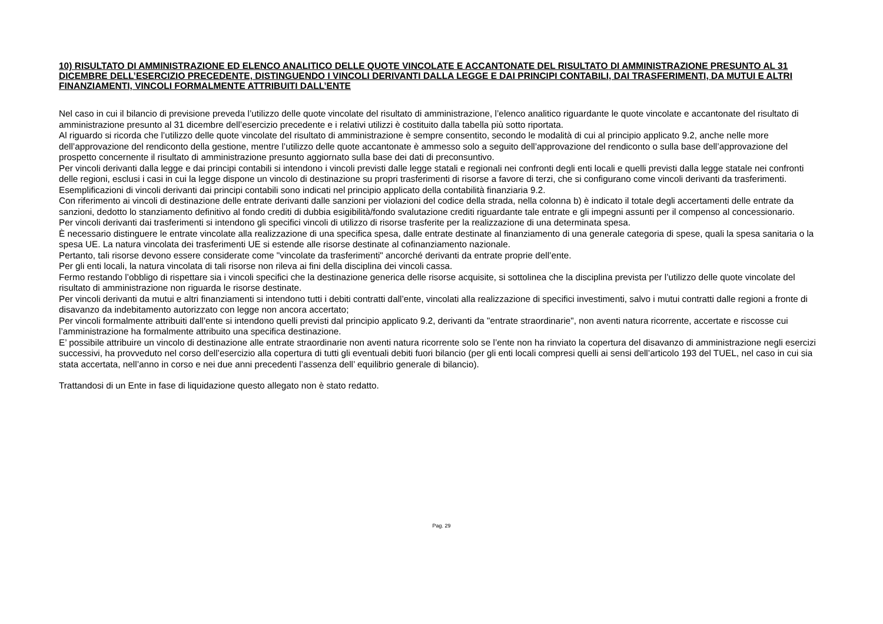10) RISULTATO DI AMMINISTRAZIONE ED ELENCO ANALITICO DELLE QUOTE VINCOLATE E ACCANTONATE DEL RISULTATO DI AMMINISTRAZIONE PRESUNTO AL 31 DICEMBRE DELL’ESERCIZIO PRECEDENTE, DISTINGUENDO I VINCOLI DERIVANTI DALLA LEGGE E DAI PRINCIPI CONTABILI, DAI TRASFERIMENTI, DA MUTUI E ALTRI FINANZIAMENTI, VINCOLI FORMALMENTE ATTRIBUITI DALL’ENTE
Nel caso in cui il bilancio di previsione preveda l’utilizzo delle quote vincolate del risultato di amministrazione, l’elenco analitico riguardante le quote vincolate e accantonate del risultato di amministrazione presunto al 31 dicembre dell’esercizio precedente e i relativi utilizzi è costituito dalla tabella più sotto riportata.
Al riguardo si ricorda che l’utilizzo delle quote vincolate del risultato di amministrazione è sempre consentito, secondo le modalità di cui al principio applicato 9.2, anche nelle more dell’approvazione del rendiconto della gestione, mentre l’utilizzo delle quote accantonate è ammesso solo a seguito dell’approvazione del rendiconto o sulla base dell’approvazione del prospetto concernente il risultato di amministrazione presunto aggiornato sulla base dei dati di preconsuntivo.
Per vincoli derivanti dalla legge e dai principi contabili si intendono i vincoli previsti dalle legge statali e regionali nei confronti degli enti locali e quelli previsti dalla legge statale nei confronti delle regioni, esclusi i casi in cui la legge dispone un vincolo di destinazione su propri trasferimenti di risorse a favore di terzi, che si configurano come vincoli derivanti da trasferimenti.
Esemplificazioni di vincoli derivanti dai principi contabili sono indicati nel principio applicato della contabilità finanziaria 9.2.
Con riferimento ai vincoli di destinazione delle entrate derivanti dalle sanzioni per violazioni del codice della strada, nella colonna b) è indicato il totale degli accertamenti delle entrate da sanzioni, dedotto lo stanziamento definitivo al fondo crediti di dubbia esigibilità/fondo svalutazione crediti riguardante tale entrate e gli impegni assunti per il compenso al concessionario.
Per vincoli derivanti dai trasferimenti si intendono gli specifici vincoli di utilizzo di risorse trasferite per la realizzazione di una determinata spesa.
È necessario distinguere le entrate vincolate alla realizzazione di una specifica spesa, dalle entrate destinate al finanziamento di una generale categoria di spese, quali la spesa sanitaria o la spesa UE. La natura vincolata dei trasferimenti UE si estende alle risorse destinate al cofinanziamento nazionale.
Pertanto, tali risorse devono essere considerate come "vincolate da trasferimenti" ancorché derivanti da entrate proprie dell’ente.
Per gli enti locali, la natura vincolata di tali risorse non rileva ai fini della disciplina dei vincoli cassa.
Fermo restando l’obbligo di rispettare sia i vincoli specifici che la destinazione generica delle risorse acquisite, si sottolinea che la disciplina prevista per l’utilizzo delle quote vincolate del risultato di amministrazione non riguarda le risorse destinate.
Per vincoli derivanti da mutui e altri finanziamenti si intendono tutti i debiti contratti dall’ente, vincolati alla realizzazione di specifici investimenti, salvo i mutui contratti dalle regioni a fronte di disavanzo da indebitamento autorizzato con legge non ancora accertato;
Per vincoli formalmente attribuiti dall’ente si intendono quelli previsti dal principio applicato 9.2, derivanti da "entrate straordinarie", non aventi natura ricorrente, accertate e riscosse cui l’amministrazione ha formalmente attribuito una specifica destinazione.
E’ possibile attribuire un vincolo di destinazione alle entrate straordinarie non aventi natura ricorrente solo se l’ente non ha rinviato la copertura del disavanzo di amministrazione negli esercizi successivi, ha provveduto nel corso dell’esercizio alla copertura di tutti gli eventuali debiti fuori bilancio (per gli enti locali compresi quelli ai sensi dell’articolo 193 del TUEL, nel caso in cui sia stata accertata, nell’anno in corso e nei due anni precedenti l’assenza dell’ equilibrio generale di bilancio).
Trattandosi di un Ente in fase di liquidazione questo allegato non è stato redatto.
Pag. 29